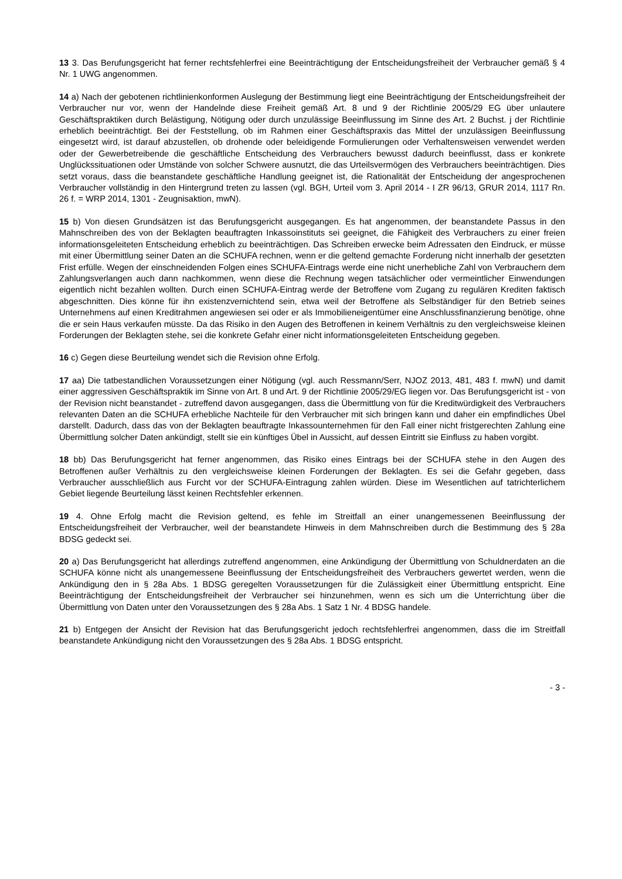13 3. Das Berufungsgericht hat ferner rechtsfehlerfrei eine Beeinträchtigung der Entscheidungsfreiheit der Verbraucher gemäß § 4 Nr. 1 UWG angenommen.
14 a) Nach der gebotenen richtlinienkonformen Auslegung der Bestimmung liegt eine Beeinträchtigung der Entscheidungsfreiheit der Verbraucher nur vor, wenn der Handelnde diese Freiheit gemäß Art. 8 und 9 der Richtlinie 2005/29 EG über unlautere Geschäftspraktiken durch Belästigung, Nötigung oder durch unzulässige Beeinflussung im Sinne des Art. 2 Buchst. j der Richtlinie erheblich beeinträchtigt. Bei der Feststellung, ob im Rahmen einer Geschäftspraxis das Mittel der unzulässigen Beeinflussung eingesetzt wird, ist darauf abzustellen, ob drohende oder beleidigende Formulierungen oder Verhaltensweisen verwendet werden oder der Gewerbetreibende die geschäftliche Entscheidung des Verbrauchers bewusst dadurch beeinflusst, dass er konkrete Unglückssituationen oder Umstände von solcher Schwere ausnutzt, die das Urteilsvermögen des Verbrauchers beeinträchtigen. Dies setzt voraus, dass die beanstandete geschäftliche Handlung geeignet ist, die Rationalität der Entscheidung der angesprochenen Verbraucher vollständig in den Hintergrund treten zu lassen (vgl. BGH, Urteil vom 3. April 2014 - I ZR 96/13, GRUR 2014, 1117 Rn. 26 f. = WRP 2014, 1301 - Zeugnisaktion, mwN).
15 b) Von diesen Grundsätzen ist das Berufungsgericht ausgegangen. Es hat angenommen, der beanstandete Passus in den Mahnschreiben des von der Beklagten beauftragten Inkassoinstituts sei geeignet, die Fähigkeit des Verbrauchers zu einer freien informationsgeleiteten Entscheidung erheblich zu beeinträchtigen. Das Schreiben erwecke beim Adressaten den Eindruck, er müsse mit einer Übermittlung seiner Daten an die SCHUFA rechnen, wenn er die geltend gemachte Forderung nicht innerhalb der gesetzten Frist erfülle. Wegen der einschneidenden Folgen eines SCHUFA-Eintrags werde eine nicht unerhebliche Zahl von Verbrauchern dem Zahlungsverlangen auch dann nachkommen, wenn diese die Rechnung wegen tatsächlicher oder vermeintlicher Einwendungen eigentlich nicht bezahlen wollten. Durch einen SCHUFA-Eintrag werde der Betroffene vom Zugang zu regulären Krediten faktisch abgeschnitten. Dies könne für ihn existenzvernichtend sein, etwa weil der Betroffene als Selbständiger für den Betrieb seines Unternehmens auf einen Kreditrahmen angewiesen sei oder er als Immobilieneigentümer eine Anschlussfinanzierung benötige, ohne die er sein Haus verkaufen müsste. Da das Risiko in den Augen des Betroffenen in keinem Verhältnis zu den vergleichsweise kleinen Forderungen der Beklagten stehe, sei die konkrete Gefahr einer nicht informationsgeleiteten Entscheidung gegeben.
16 c) Gegen diese Beurteilung wendet sich die Revision ohne Erfolg.
17 aa) Die tatbestandlichen Voraussetzungen einer Nötigung (vgl. auch Ressmann/Serr, NJOZ 2013, 481, 483 f. mwN) und damit einer aggressiven Geschäftspraktik im Sinne von Art. 8 und Art. 9 der Richtlinie 2005/29/EG liegen vor. Das Berufungsgericht ist - von der Revision nicht beanstandet - zutreffend davon ausgegangen, dass die Übermittlung von für die Kreditwürdigkeit des Verbrauchers relevanten Daten an die SCHUFA erhebliche Nachteile für den Verbraucher mit sich bringen kann und daher ein empfindliches Übel darstellt. Dadurch, dass das von der Beklagten beauftragte Inkassounternehmen für den Fall einer nicht fristgerechten Zahlung eine Übermittlung solcher Daten ankündigt, stellt sie ein künftiges Übel in Aussicht, auf dessen Eintritt sie Einfluss zu haben vorgibt.
18 bb) Das Berufungsgericht hat ferner angenommen, das Risiko eines Eintrags bei der SCHUFA stehe in den Augen des Betroffenen außer Verhältnis zu den vergleichsweise kleinen Forderungen der Beklagten. Es sei die Gefahr gegeben, dass Verbraucher ausschließlich aus Furcht vor der SCHUFA-Eintragung zahlen würden. Diese im Wesentlichen auf tatrichterlichem Gebiet liegende Beurteilung lässt keinen Rechtsfehler erkennen.
19 4. Ohne Erfolg macht die Revision geltend, es fehle im Streitfall an einer unangemessenen Beeinflussung der Entscheidungsfreiheit der Verbraucher, weil der beanstandete Hinweis in dem Mahnschreiben durch die Bestimmung des § 28a BDSG gedeckt sei.
20 a) Das Berufungsgericht hat allerdings zutreffend angenommen, eine Ankündigung der Übermittlung von Schuldnerdaten an die SCHUFA könne nicht als unangemessene Beeinflussung der Entscheidungsfreiheit des Verbrauchers gewertet werden, wenn die Ankündigung den in § 28a Abs. 1 BDSG geregelten Voraussetzungen für die Zulässigkeit einer Übermittlung entspricht. Eine Beeinträchtigung der Entscheidungsfreiheit der Verbraucher sei hinzunehmen, wenn es sich um die Unterrichtung über die Übermittlung von Daten unter den Voraussetzungen des § 28a Abs. 1 Satz 1 Nr. 4 BDSG handele.
21 b) Entgegen der Ansicht der Revision hat das Berufungsgericht jedoch rechtsfehlerfrei angenommen, dass die im Streitfall beanstandete Ankündigung nicht den Voraussetzungen des § 28a Abs. 1 BDSG entspricht.
- 3 -